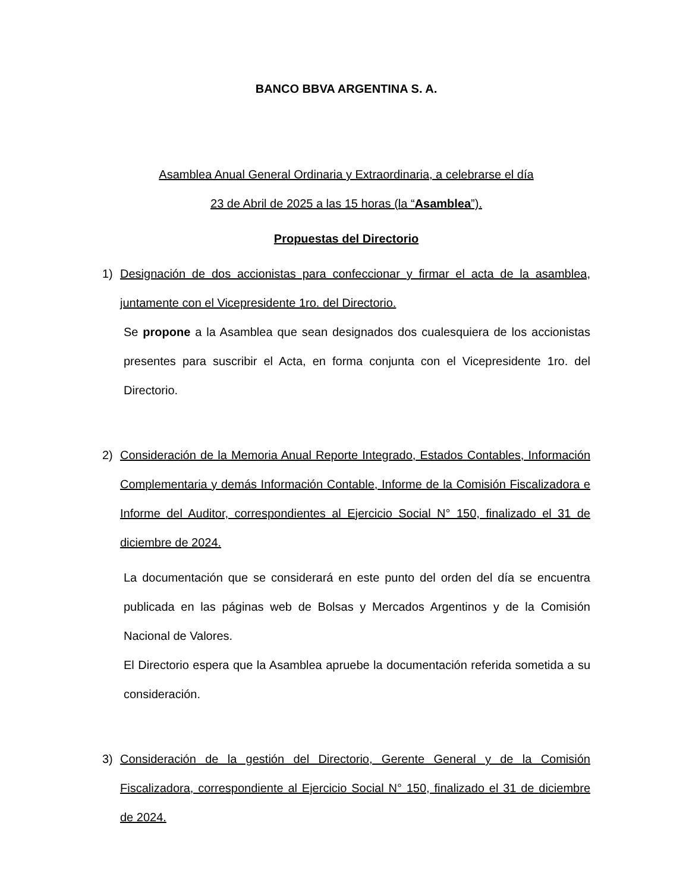BANCO BBVA ARGENTINA S. A.
Asamblea Anual General Ordinaria y Extraordinaria, a celebrarse el día
23 de Abril de 2025 a las 15 horas (la “Asamblea”).
Propuestas del Directorio
1) Designación de dos accionistas para confeccionar y firmar el acta de la asamblea, juntamente con el Vicepresidente 1ro. del Directorio.
Se propone a la Asamblea que sean designados dos cualesquiera de los accionistas presentes para suscribir el Acta, en forma conjunta con el Vicepresidente 1ro. del Directorio.
2) Consideración de la Memoria Anual Reporte Integrado, Estados Contables, Información Complementaria y demás Información Contable, Informe de la Comisión Fiscalizadora e Informe del Auditor, correspondientes al Ejercicio Social N° 150, finalizado el 31 de diciembre de 2024.
La documentación que se considerará en este punto del orden del día se encuentra publicada en las páginas web de Bolsas y Mercados Argentinos y de la Comisión Nacional de Valores.
El Directorio espera que la Asamblea apruebe la documentación referida sometida a su consideración.
3) Consideración de la gestión del Directorio, Gerente General y de la Comisión Fiscalizadora, correspondiente al Ejercicio Social N° 150, finalizado el 31 de diciembre de 2024.